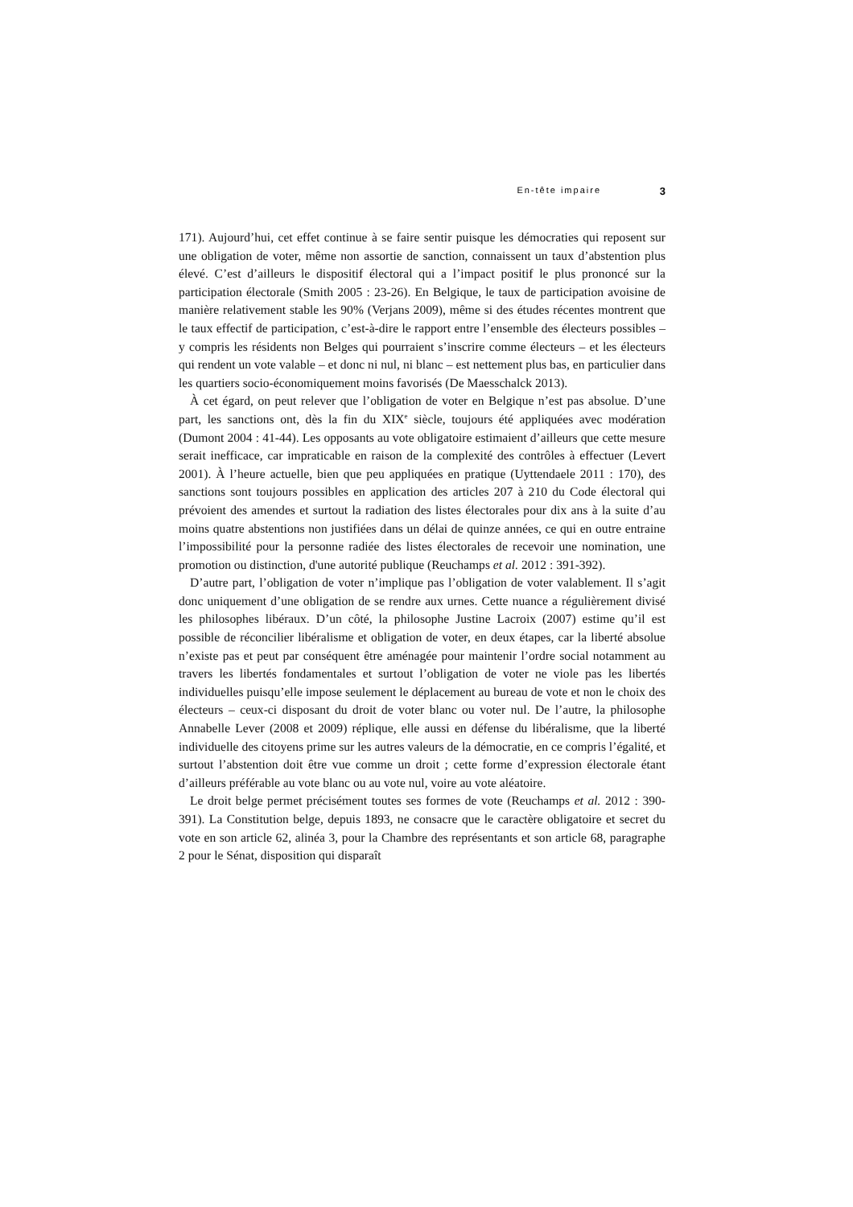En-tête impaire 3
171). Aujourd’hui, cet effet continue à se faire sentir puisque les démocraties qui reposent sur une obligation de voter, même non assortie de sanction, connaissent un taux d’abstention plus élevé. C’est d’ailleurs le dispositif électoral qui a l’impact positif le plus prononcé sur la participation électorale (Smith 2005 : 23-26). En Belgique, le taux de participation avoisine de manière relativement stable les 90% (Verjans 2009), même si des études récentes montrent que le taux effectif de participation, c’est-à-dire le rapport entre l’ensemble des électeurs possibles – y compris les résidents non Belges qui pourraient s’inscrire comme électeurs – et les électeurs qui rendent un vote valable – et donc ni nul, ni blanc – est nettement plus bas, en particulier dans les quartiers socio-économiquement moins favorisés (De Maesschalck 2013).
À cet égard, on peut relever que l’obligation de voter en Belgique n’est pas absolue. D’une part, les sanctions ont, dès la fin du XIX<sup>e</sup> siècle, toujours été appliquées avec modération (Dumont 2004 : 41-44). Les opposants au vote obligatoire estimaient d’ailleurs que cette mesure serait inefficace, car impraticable en raison de la complexité des contrôles à effectuer (Levert 2001). À l’heure actuelle, bien que peu appliquées en pratique (Uyttendaele 2011 : 170), des sanctions sont toujours possibles en application des articles 207 à 210 du Code électoral qui prévoient des amendes et surtout la radiation des listes électorales pour dix ans à la suite d’au moins quatre abstentions non justifiées dans un délai de quinze années, ce qui en outre entraine l’impossibilité pour la personne radiée des listes électorales de recevoir une nomination, une promotion ou distinction, d'une autorité publique (Reuchamps et al. 2012 : 391-392).
D’autre part, l’obligation de voter n’implique pas l’obligation de voter valablement. Il s’agit donc uniquement d’une obligation de se rendre aux urnes. Cette nuance a régulièrement divisé les philosophes libéraux. D’un côté, la philosophe Justine Lacroix (2007) estime qu’il est possible de réconcilier libéralisme et obligation de voter, en deux étapes, car la liberté absolue n’existe pas et peut par conséquent être aménagée pour maintenir l’ordre social notamment au travers les libertés fondamentales et surtout l’obligation de voter ne viole pas les libertés individuelles puisqu’elle impose seulement le déplacement au bureau de vote et non le choix des électeurs – ceux-ci disposant du droit de voter blanc ou voter nul. De l’autre, la philosophe Annabelle Lever (2008 et 2009) réplique, elle aussi en défense du libéralisme, que la liberté individuelle des citoyens prime sur les autres valeurs de la démocratie, en ce compris l’égalité, et surtout l’abstention doit être vue comme un droit ; cette forme d’expression électorale étant d’ailleurs préférable au vote blanc ou au vote nul, voire au vote aléatoire.
Le droit belge permet précisément toutes ses formes de vote (Reuchamps et al. 2012 : 390-391). La Constitution belge, depuis 1893, ne consacre que le caractère obligatoire et secret du vote en son article 62, alinéa 3, pour la Chambre des représentants et son article 68, paragraphe 2 pour le Sénat, disposition qui disparaît